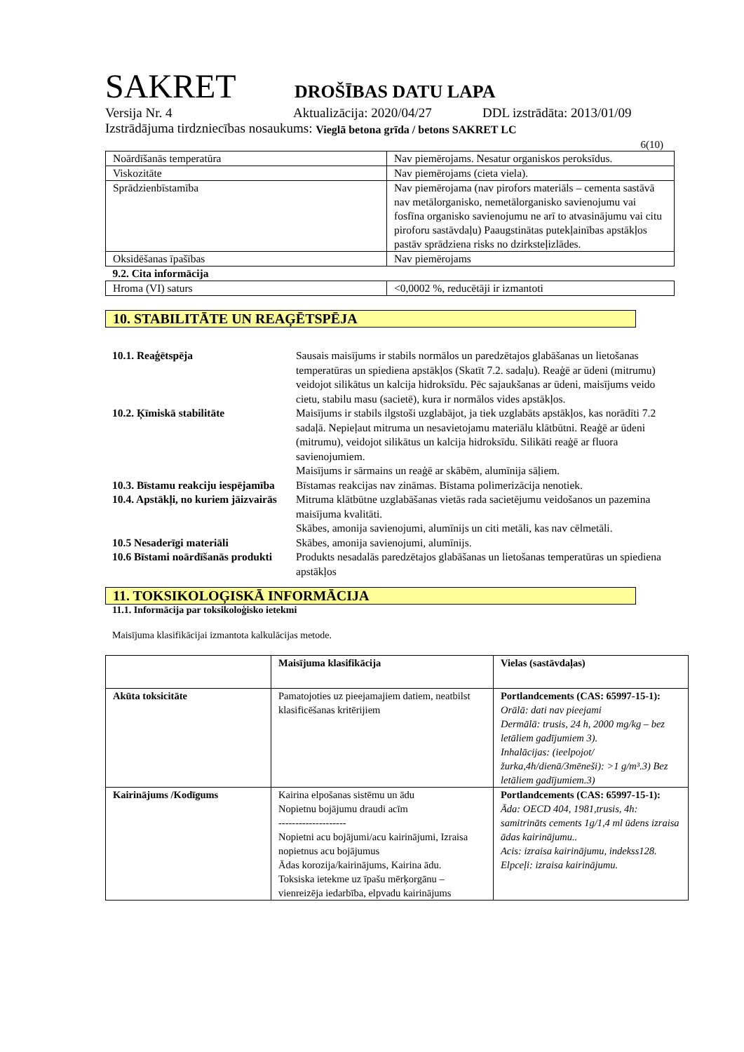SAKRET DROŠĪBAS DATU LAPA
Versija Nr. 4 Aktualizācija: 2020/04/27 DDL izstrādāta: 2013/01/09
Izstrādājuma tirdzniecības nosaukums: Vieglā betona grīda / betons SAKRET LC
6(10)
| Noārdīšanās temperatūra | Nav piemērojams. Nesatur organiskos peroksīdus. |
| Viskozitāte | Nav piemērojams (cieta viela). |
| Sprādzienbīstamība | Nav piemērojama (nav pirofors materiāls – cementa sastāvā nav metālorganisko, nemetālorganisko savienojumu vai fosfīna organisko savienojumu ne arī to atvasinājumu vai citu piroforu sastāvdaļu) Paaugstinātas putekļainības apstākļos pastāv sprādziena risks no dzirksteļizlādes. |
| Oksidēšanas īpašības | Nav piemērojams |
| 9.2. Cita informācija | |
| Hroma (VI) saturs | <0,0002 %, reducētāji ir izmantoti |
10. STABILITĀTE UN REAĢĒTSPĒJA
10.1. Reaģētspēja Sausais maisījums ir stabils normālos un paredzētajos glabāšanas un lietošanas temperatūras un spiediena apstākļos (Skatīt 7.2. sadaļu). Reaģē ar ūdeni (mitrumu) veidojot silikātus un kalcija hidroksīdu. Pēc sajaukšanas ar ūdeni, maisījums veido cietu, stabilu masu (sacietē), kura ir normālos vides apstākļos.
10.2. Ķīmiskā stabilitāte Maisījums ir stabils ilgstoši uzglabājot, ja tiek uzglabāts apstākļos, kas norādīti 7.2 sadaļā. Nepieļaut mitruma un nesavietojamu materiālu klātbūtni. Reaģē ar ūdeni (mitrumu), veidojot silikātus un kalcija hidroksīdu. Silikāti reaģē ar fluora savienojumiem.
Maisījums ir sārmains un reaģē ar skābēm, alumīnija sāļiem.
10.3. Bīstamu reakciju iespējamība Bīstamas reakcijas nav zināmas. Bīstama polimerizācija nenotiek.
10.4. Apstākļi, no kuriem jāizvairās Mitruma klātbūtne uzglabāšanas vietās rada sacietējumu veidošanos un pazemina maisījuma kvalitāti.
Skābes, amonija savienojumi, alumīnijs un citi metāli, kas nav cēlmetāli.
10.5 Nesaderīgi materiāli Skābes, amonija savienojumi, alumīnijs.
10.6 Bīstami noārdīšanās produkti Produkts nesadalās paredzētajos glabāšanas un lietošanas temperatūras un spiediena apstākļos
11. TOKSIKOLOĢISKĀ INFORMĀCIJA
11.1. Informācija par toksikoloģisko ietekmi
Maisījuma klasifikācijai izmantota kalkulācijas metode.
| | Maisījuma klasifikācija | Vielas (sastāvdaļas) |
| Akūta toksicitāte | Pamatojoties uz pieejamajiem datiem, neatbilst klasificēšanas kritērijiem | Portlandcements (CAS: 65997-15-1): Orālā: dati nav pieejami Dermālā: trusis, 24 h, 2000 mg/kg – bez letāliem gadījumiem 3). Inhalācijas: (ieelpojot/žurka,4h/dienā/3mēneši): >1 g/m³.3) Bez letāliem gadījumiem.3) |
| Kairinājums /Kodīgums | Kairina elpošanas sistēmu un ādu Nopietnu bojājumu draudi acīm -------------------- Nopietni acu bojājumi/acu kairinājumi, Izraisa nopietnus acu bojājumus Ādas korozija/kairinājums, Kairina ādu. Toksiska ietekme uz īpašu mērķorgānu – vienreizēja iedarbība, elpvadu kairinājums | Portlandcements (CAS: 65997-15-1): Āda: OECD 404, 1981,trusis, 4h: samitrināts cements 1g/1,4 ml ūdens izraisa ādas kairinājumu.. Acis: izraisa kairinājumu, indekss128. Elpceļi: izraisa kairinājumu. |